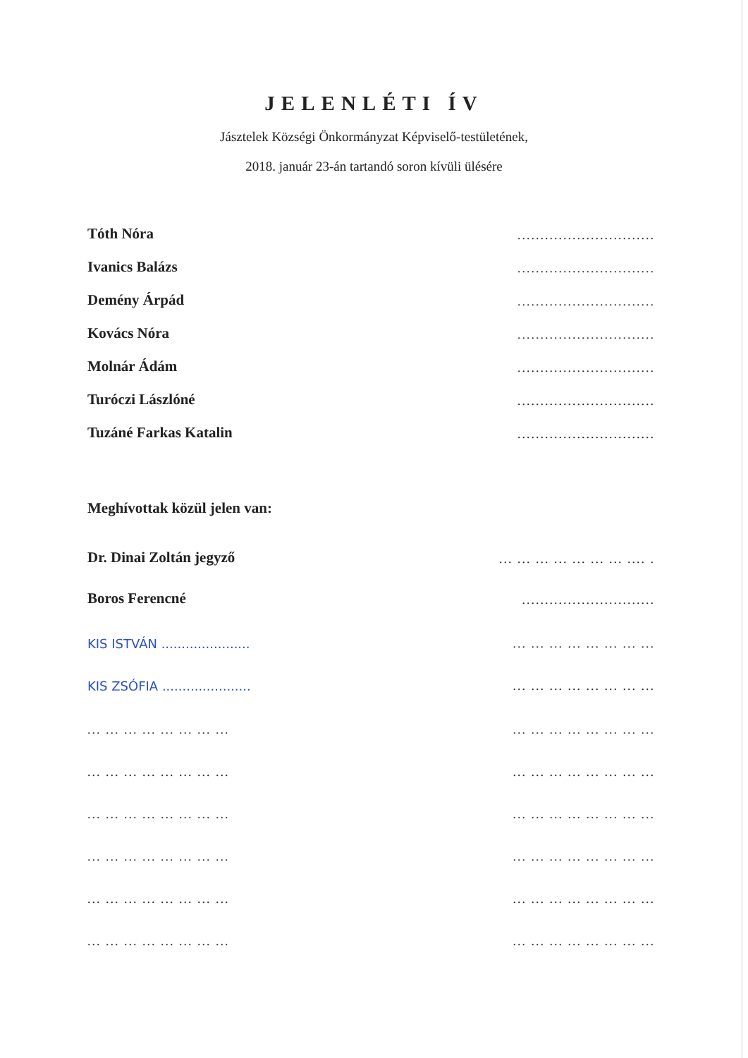JELENLÉTI ÍV
Jásztelek Községi Önkormányzat Képviselő-testületének,
2018. január 23-án tartandó soron kívüli ülésére
Tóth Nóra..............................
Ivanics Balázs..............................
Demény Árpád..............................
Kovács Nóra..............................
Molnár Ádám..............................
Turóczi Lászlóné..............................
Tuzáné Farkas Katalin..............................
Meghívottak közül jelen van:
Dr. Dinai Zoltán jegyző... ... ... ... ... ... ... .... .
Boros Ferencné.............................
KIS ISTVÁN ......................... ... ... ... ... ... ... ...
KIS ZSÓFIA ......................... ... ... ... ... ... ... ...
... ... ... ... ... ... ... ...... ... ... ... ... ... ... ...
... ... ... ... ... ... ... ...... ... ... ... ... ... ... ...
... ... ... ... ... ... ... ...... ... ... ... ... ... ... ...
... ... ... ... ... ... ... ...... ... ... ... ... ... ... ...
... ... ... ... ... ... ... ...... ... ... ... ... ... ... ...
... ... ... ... ... ... ... ...... ... ... ... ... ... ... ...